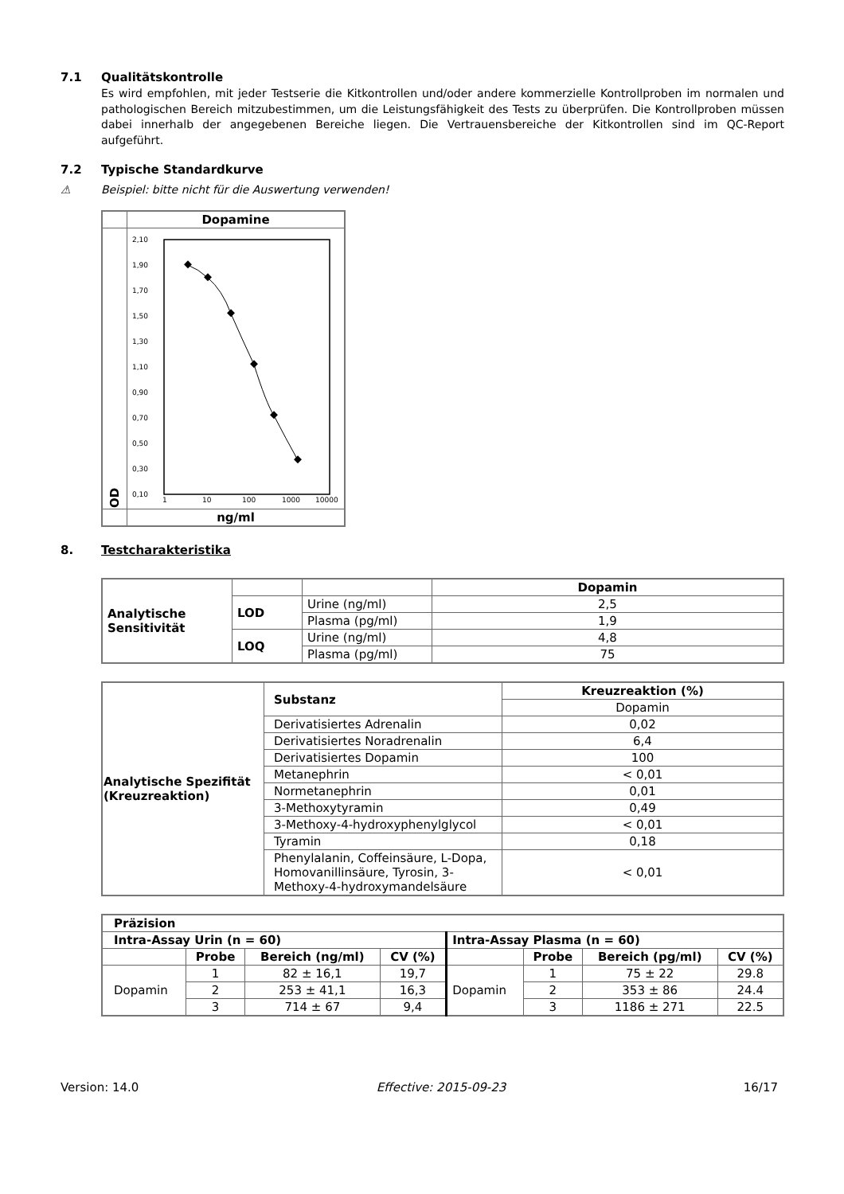7.1 Qualitätskontrolle
Es wird empfohlen, mit jeder Testserie die Kitkontrollen und/oder andere kommerzielle Kontrollproben im normalen und pathologischen Bereich mitzubestimmen, um die Leistungsfähigkeit des Tests zu überprüfen. Die Kontrollproben müssen dabei innerhalb der angegebenen Bereiche liegen. Die Vertrauensbereiche der Kitkontrollen sind im QC-Report aufgeführt.
7.2 Typische Standardkurve
⚠ Beispiel: bitte nicht für die Auswertung verwenden!
| | Dopamine |
| OD | 2,10 1,90 1,70 1,50 1,30 1,10 0,90 0,70 0,50 0,30 0,10 1 10 100 1000 10000 |
| | ng/ml |
8. Testcharakteristika
| Analytische Sensitivität | | | Dopamin |
| | LOD | Urine (ng/ml) | 2,5 |
| | | Plasma (pg/ml) | 1,9 |
| | LOQ | Urine (ng/ml) | 4,8 |
| | | Plasma (pg/ml) | 75 |
| Analytische Spezifität (Kreuzreaktion) | Substanz | Kreuzreaktion (%) |
| | | Dopamin |
| | Derivatisiertes Adrenalin | 0,02 |
| | Derivatisiertes Noradrenalin | 6,4 |
| | Derivatisiertes Dopamin | 100 |
| | Metanephrin | < 0,01 |
| | Normetanephrin | 0,01 |
| | 3-Methoxytyramin | 0,49 |
| | 3-Methoxy-4-hydroxyphenylglycol | < 0,01 |
| | Tyramin | 0,18 |
| | Phenylalanin, Coffeinsäure, L-Dopa, Homovanillinsäure, Tyrosin, 3-Methoxy-4-hydroxymandelsäure | < 0,01 |
| Präzision | | | | | | | |
| Intra-Assay Urin (n = 60) | | | | Intra-Assay Plasma (n = 60) | | | |
| | Probe | Bereich (ng/ml) | CV (%) | | Probe | Bereich (pg/ml) | CV (%) |
| Dopamin | 1 | 82 ± 16,1 | 19,7 | Dopamin | 1 | 75 ± 22 | 29.8 |
| | 2 | 253 ± 41,1 | 16,3 | | 2 | 353 ± 86 | 24.4 |
| | 3 | 714 ± 67 | 9,4 | | 3 | 1186 ± 271 | 22.5 |
Version: 14.0 Effective: 2015-09-23 16/17